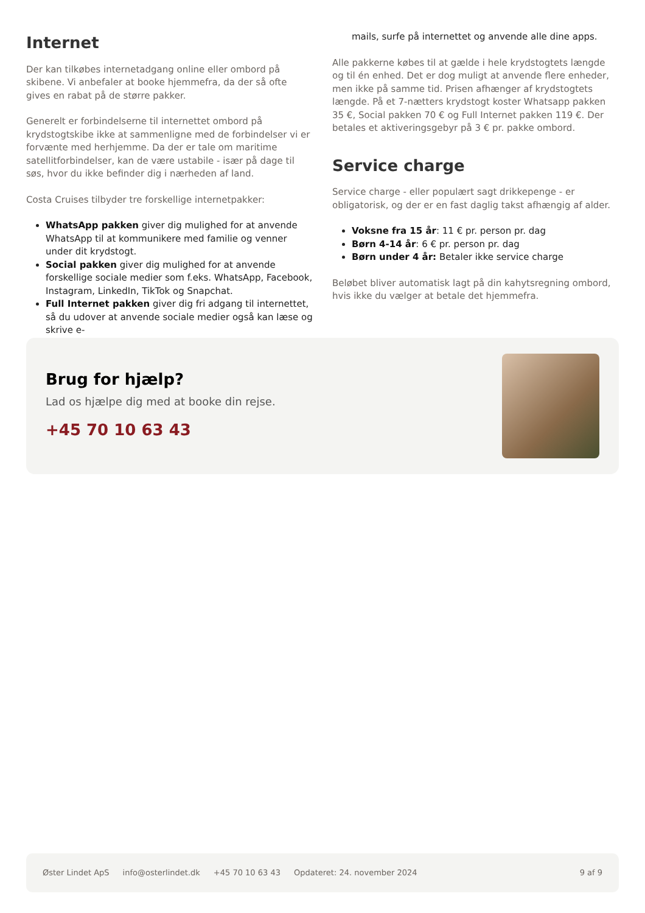Internet
Der kan tilkøbes internetadgang online eller ombord på skibene. Vi anbefaler at booke hjemmefra, da der så ofte gives en rabat på de større pakker.
Generelt er forbindelserne til internettet ombord på krydstogtskibe ikke at sammenligne med de forbindelser vi er forvænte med herhjemme. Da der er tale om maritime satellitforbindelser, kan de være ustabile - især på dage til søs, hvor du ikke befinder dig i nærheden af land.
Costa Cruises tilbyder tre forskellige internetpakker:
WhatsApp pakken giver dig mulighed for at anvende WhatsApp til at kommunikere med familie og venner under dit krydstogt.
Social pakken giver dig mulighed for at anvende forskellige sociale medier som f.eks. WhatsApp, Facebook, Instagram, LinkedIn, TikTok og Snapchat.
Full Internet pakken giver dig fri adgang til internettet, så du udover at anvende sociale medier også kan læse og skrive e-
mails, surfe på internettet og anvende alle dine apps.
Alle pakkerne købes til at gælde i hele krydstogtets længde og til én enhed. Det er dog muligt at anvende flere enheder, men ikke på samme tid. Prisen afhænger af krydstogtets længde. På et 7-nætters krydstogt koster Whatsapp pakken 35 €, Social pakken 70 € og Full Internet pakken 119 €. Der betales et aktiveringsgebyr på 3 € pr. pakke ombord.
Service charge
Service charge - eller populært sagt drikkepenge - er obligatorisk, og der er en fast daglig takst afhængig af alder.
Voksne fra 15 år: 11 € pr. person pr. dag
Børn 4-14 år: 6 € pr. person pr. dag
Børn under 4 år: Betaler ikke service charge
Beløbet bliver automatisk lagt på din kahytsregning ombord, hvis ikke du vælger at betale det hjemmefra.
Brug for hjælp?
Lad os hjælpe dig med at booke din rejse.
+45 70 10 63 43
Øster Lindet ApS info@osterlindet.dk +45 70 10 63 43 Opdateret: 24. november 2024 9 af 9